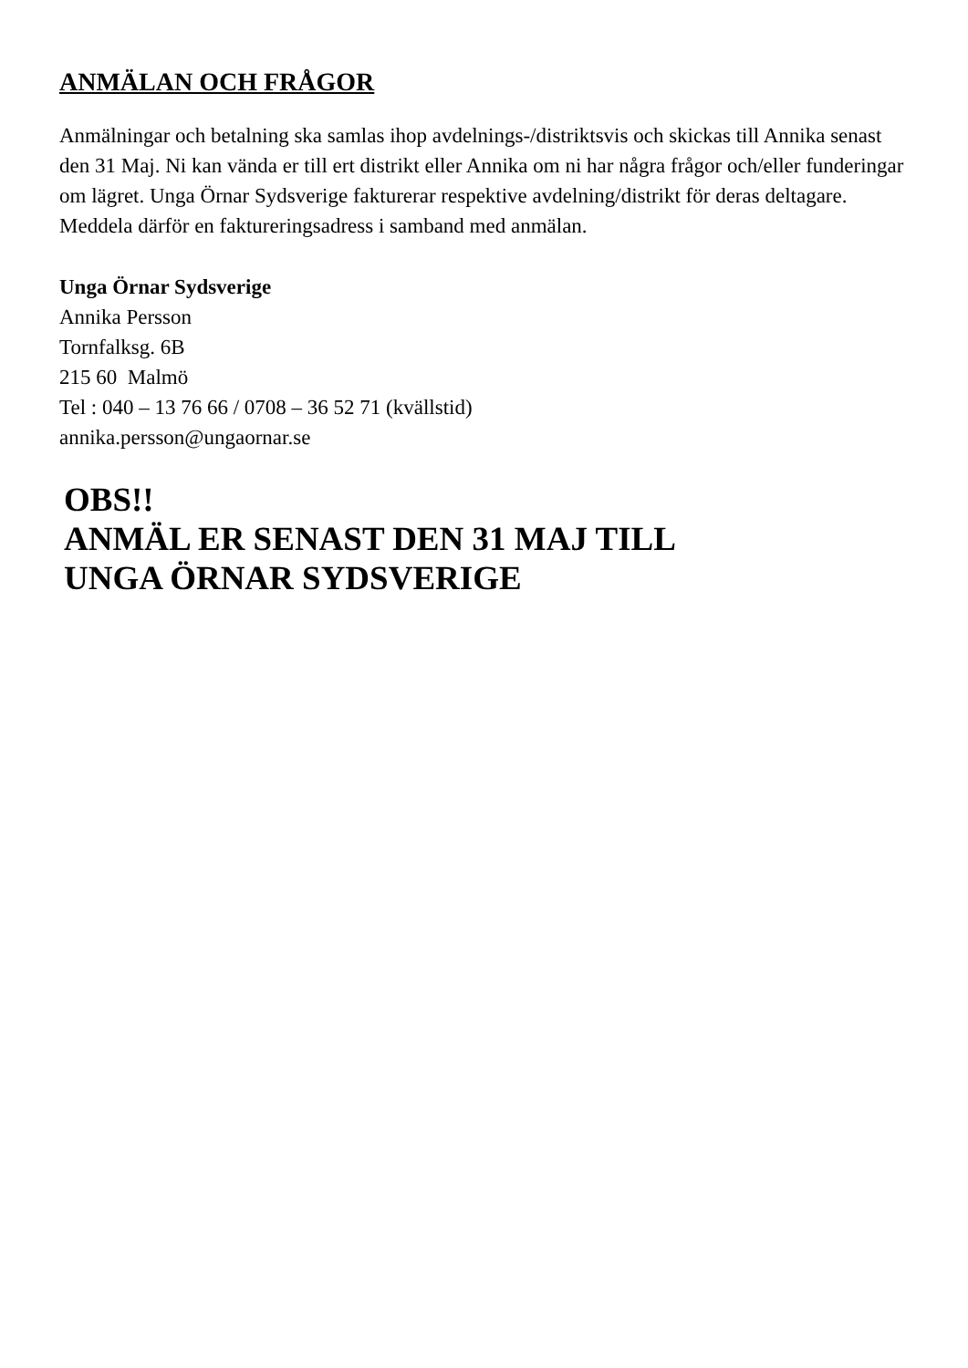ANMÄLAN OCH FRÅGOR
Anmälningar och betalning ska samlas ihop avdelnings-/distriktsvis och skickas till Annika senast den 31 Maj. Ni kan vända er till ert distrikt eller Annika om ni har några frågor och/eller funderingar om lägret. Unga Örnar Sydsverige fakturerar respektive avdelning/distrikt för deras deltagare. Meddela därför en faktureringsadress i samband med anmälan.
Unga Örnar Sydsverige
Annika Persson
Tornfalksg. 6B
215 60 Malmö
Tel : 040 – 13 76 66 / 0708 – 36 52 71 (kvällstid)
annika.persson@ungaornar.se
OBS!!
ANMÄL ER SENAST DEN 31 MAJ TILL
UNGA ÖRNAR SYDSVERIGE